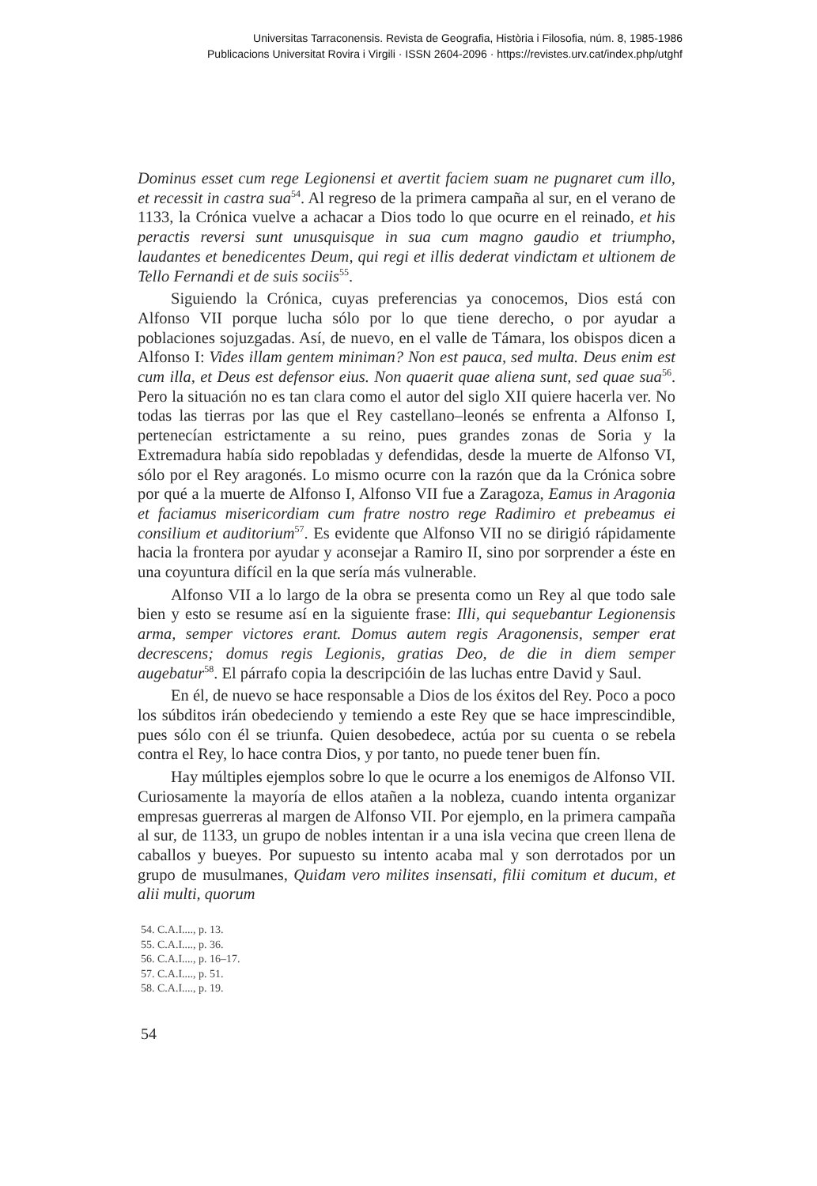Universitas Tarraconensis. Revista de Geografia, Història i Filosofia, núm. 8, 1985-1986
Publicacions Universitat Rovira i Virgili · ISSN 2604-2096 · https://revistes.urv.cat/index.php/utghf
Dominus esset cum rege Legionensi et avertit faciem suam ne pugnaret cum illo, et recessit in castra sua<sup>54</sup>. Al regreso de la primera campaña al sur, en el verano de 1133, la Crónica vuelve a achacar a Dios todo lo que ocurre en el reinado, et his peractis reversi sunt unusquisque in sua cum magno gaudio et triumpho, laudantes et benedicentes Deum, qui regi et illis dederat vindictam et ultionem de Tello Fernandi et de suis sociis<sup>55</sup>.
Siguiendo la Crónica, cuyas preferencias ya conocemos, Dios está con Alfonso VII porque lucha sólo por lo que tiene derecho, o por ayudar a poblaciones sojuzgadas. Así, de nuevo, en el valle de Támara, los obispos dicen a Alfonso I: Vides illam gentem miniman? Non est pauca, sed multa. Deus enim est cum illa, et Deus est defensor eius. Non quaerit quae aliena sunt, sed quae sua<sup>56</sup>. Pero la situación no es tan clara como el autor del siglo XII quiere hacerla ver. No todas las tierras por las que el Rey castellano–leonés se enfrenta a Alfonso I, pertenecían estrictamente a su reino, pues grandes zonas de Soria y la Extremadura había sido repobladas y defendidas, desde la muerte de Alfonso VI, sólo por el Rey aragonés. Lo mismo ocurre con la razón que da la Crónica sobre por qué a la muerte de Alfonso I, Alfonso VII fue a Zaragoza, Eamus in Aragonia et faciamus misericordiam cum fratre nostro rege Radimiro et prebeamus ei consilium et auditorium<sup>57</sup>. Es evidente que Alfonso VII no se dirigió rápidamente hacia la frontera por ayudar y aconsejar a Ramiro II, sino por sorprender a éste en una coyuntura difícil en la que sería más vulnerable.
Alfonso VII a lo largo de la obra se presenta como un Rey al que todo sale bien y esto se resume así en la siguiente frase: Illi, qui sequebantur Legionensis arma, semper victores erant. Domus autem regis Aragonensis, semper erat decrescens; domus regis Legionis, gratias Deo, de die in diem semper augebatur<sup>58</sup>. El párrafo copia la descripcióin de las luchas entre David y Saul.
En él, de nuevo se hace responsable a Dios de los éxitos del Rey. Poco a poco los súbditos irán obedeciendo y temiendo a este Rey que se hace imprescindible, pues sólo con él se triunfa. Quien desobedece, actúa por su cuenta o se rebela contra el Rey, lo hace contra Dios, y por tanto, no puede tener buen fín.
Hay múltiples ejemplos sobre lo que le ocurre a los enemigos de Alfonso VII. Curiosamente la mayoría de ellos atañen a la nobleza, cuando intenta organizar empresas guerreras al margen de Alfonso VII. Por ejemplo, en la primera campaña al sur, de 1133, un grupo de nobles intentan ir a una isla vecina que creen llena de caballos y bueyes. Por supuesto su intento acaba mal y son derrotados por un grupo de musulmanes, Quidam vero milites insensati, filii comitum et ducum, et alii multi, quorum
54. C.A.I...., p. 13.
55. C.A.I...., p. 36.
56. C.A.I...., p. 16–17.
57. C.A.I...., p. 51.
58. C.A.I...., p. 19.
54